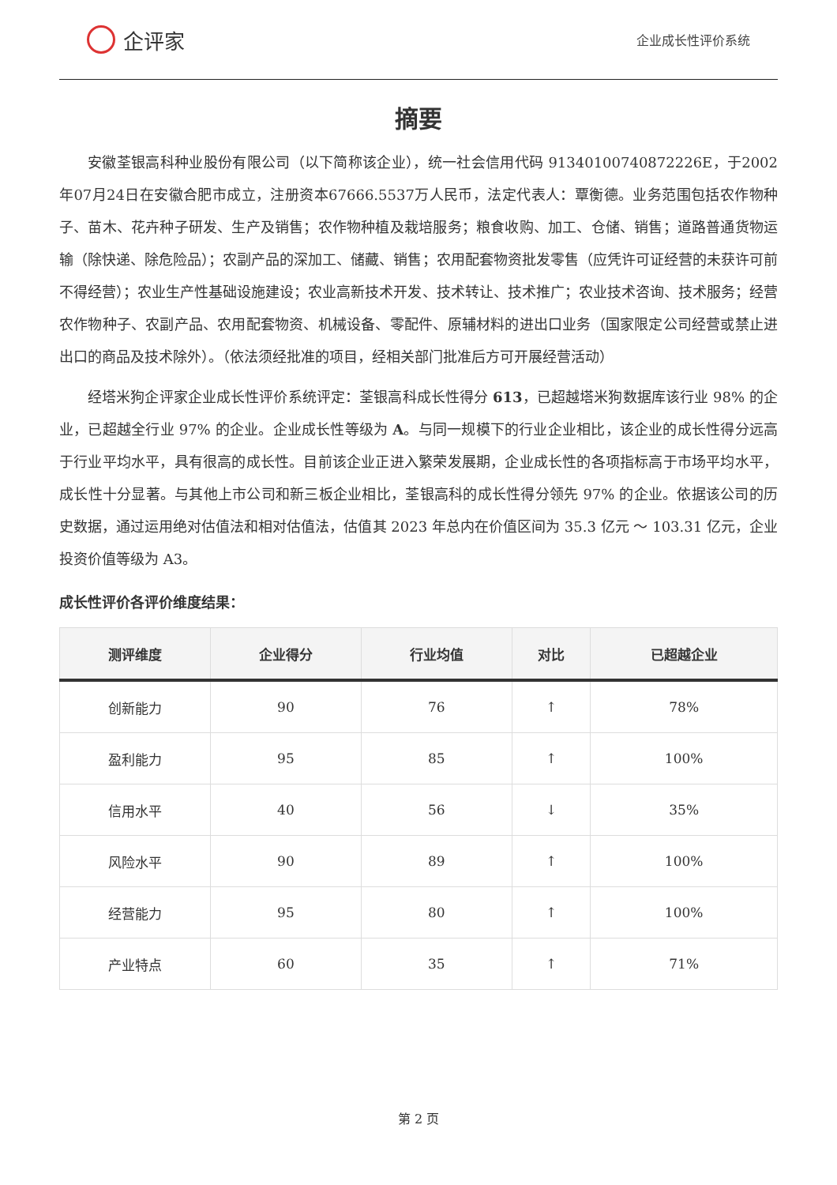企评家
企业成长性评价系统
摘要
安徽荃银高科种业股份有限公司（以下简称该企业），统一社会信用代码 91340100740872226E，于2002年07月24日在安徽合肥市成立，注册资本67666.5537万人民币，法定代表人：覃衡德。业务范围包括农作物种子、苗木、花卉种子研发、生产及销售；农作物种植及栽培服务；粮食收购、加工、仓储、销售；道路普通货物运输（除快递、除危险品）；农副产品的深加工、储藏、销售；农用配套物资批发零售（应凭许可证经营的未获许可前不得经营）；农业生产性基础设施建设；农业高新技术开发、技术转让、技术推广；农业技术咨询、技术服务；经营农作物种子、农副产品、农用配套物资、机械设备、零配件、原辅材料的进出口业务（国家限定公司经营或禁止进出口的商品及技术除外）。（依法须经批准的项目，经相关部门批准后方可开展经营活动）
经塔米狗企评家企业成长性评价系统评定：荃银高科成长性得分 613，已超越塔米狗数据库该行业 98% 的企业，已超越全行业 97% 的企业。企业成长性等级为 A。与同一规模下的行业企业相比，该企业的成长性得分远高于行业平均水平，具有很高的成长性。目前该企业正进入繁荣发展期，企业成长性的各项指标高于市场平均水平，成长性十分显著。与其他上市公司和新三板企业相比，荃银高科的成长性得分领先 97% 的企业。依据该公司的历史数据，通过运用绝对估值法和相对估值法，估值其 2023 年总内在价值区间为 35.3 亿元 ～ 103.31 亿元，企业投资价值等级为 A3。
成长性评价各评价维度结果：
| 测评维度 | 企业得分 | 行业均值 | 对比 | 已超越企业 |
| --- | --- | --- | --- | --- |
| 创新能力 | 90 | 76 | ↑ | 78% |
| 盈利能力 | 95 | 85 | ↑ | 100% |
| 信用水平 | 40 | 56 | ↓ | 35% |
| 风险水平 | 90 | 89 | ↑ | 100% |
| 经营能力 | 95 | 80 | ↑ | 100% |
| 产业特点 | 60 | 35 | ↑ | 71% |
第 2 页